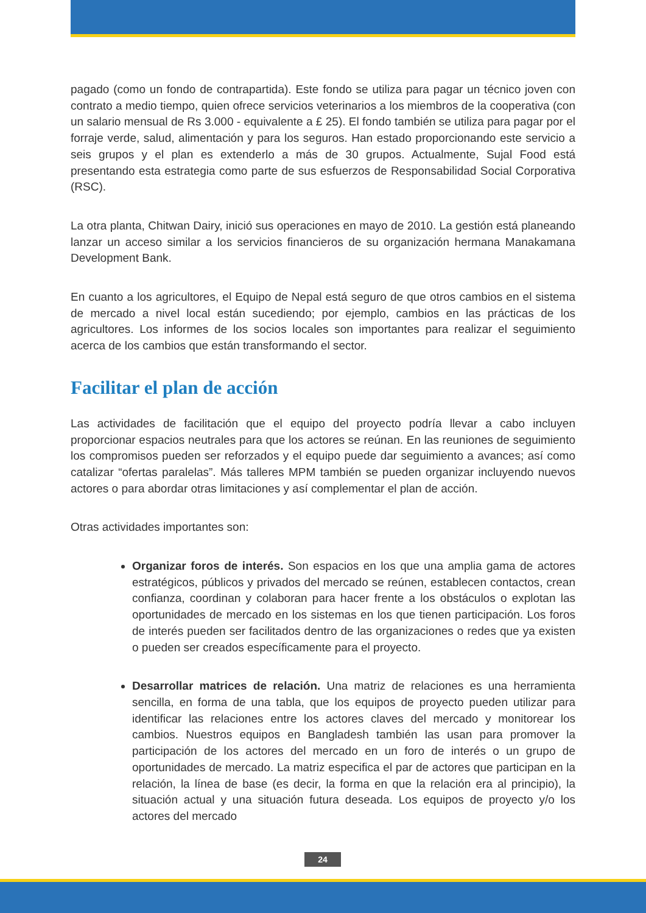pagado (como un fondo de contrapartida). Este fondo se utiliza para pagar un técnico joven con contrato a medio tiempo, quien ofrece servicios veterinarios a los miembros de la cooperativa (con un salario mensual de Rs 3.000 - equivalente a £ 25). El fondo también se utiliza para pagar por el forraje verde, salud, alimentación y para los seguros. Han estado proporcionando este servicio a seis grupos y el plan es extenderlo a más de 30 grupos. Actualmente, Sujal Food está presentando esta estrategia como parte de sus esfuerzos de Responsabilidad Social Corporativa (RSC).
La otra planta, Chitwan Dairy, inició sus operaciones en mayo de 2010. La gestión está planeando lanzar un acceso similar a los servicios financieros de su organización hermana Manakamana Development Bank.
En cuanto a los agricultores, el Equipo de Nepal está seguro de que otros cambios en el sistema de mercado a nivel local están sucediendo; por ejemplo, cambios en las prácticas de los agricultores. Los informes de los socios locales son importantes para realizar el seguimiento acerca de los cambios que están transformando el sector.
Facilitar el plan de acción
Las actividades de facilitación que el equipo del proyecto podría llevar a cabo incluyen proporcionar espacios neutrales para que los actores se reúnan. En las reuniones de seguimiento los compromisos pueden ser reforzados y el equipo puede dar seguimiento a avances; así como catalizar “ofertas paralelas”. Más talleres MPM también se pueden organizar incluyendo nuevos actores o para abordar otras limitaciones y así complementar el plan de acción.
Otras actividades importantes son:
Organizar foros de interés. Son espacios en los que una amplia gama de actores estratégicos, públicos y privados del mercado se reúnen, establecen contactos, crean confianza, coordinan y colaboran para hacer frente a los obstáculos o explotan las oportunidades de mercado en los sistemas en los que tienen participación. Los foros de interés pueden ser facilitados dentro de las organizaciones o redes que ya existen o pueden ser creados específicamente para el proyecto.
Desarrollar matrices de relación. Una matriz de relaciones es una herramienta sencilla, en forma de una tabla, que los equipos de proyecto pueden utilizar para identificar las relaciones entre los actores claves del mercado y monitorear los cambios. Nuestros equipos en Bangladesh también las usan para promover la participación de los actores del mercado en un foro de interés o un grupo de oportunidades de mercado. La matriz especifica el par de actores que participan en la relación, la línea de base (es decir, la forma en que la relación era al principio), la situación actual y una situación futura deseada. Los equipos de proyecto y/o los actores del mercado
24